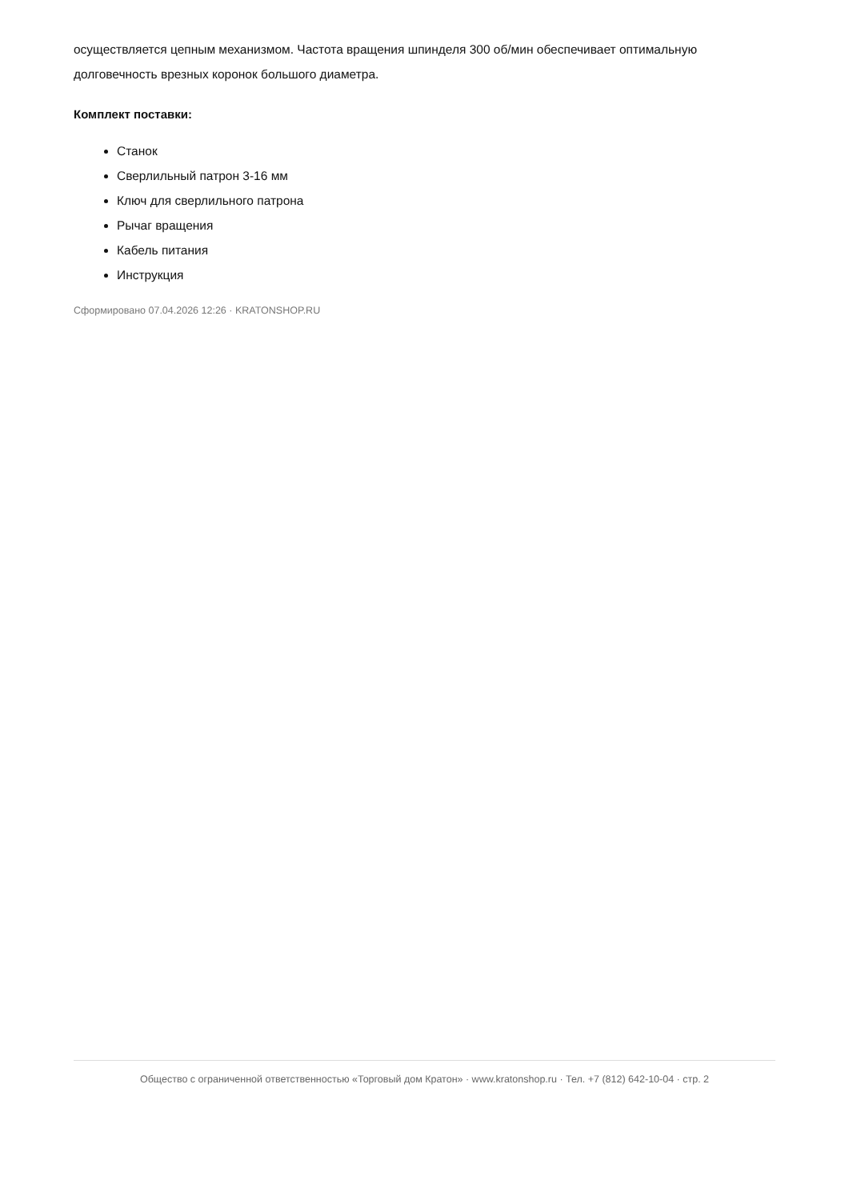осуществляется цепным механизмом. Частота вращения шпинделя 300 об/мин обеспечивает оптимальную долговечность врезных коронок большого диаметра.
Комплект поставки:
Станок
Сверлильный патрон 3-16 мм
Ключ для сверлильного патрона
Рычаг вращения
Кабель питания
Инструкция
Сформировано 07.04.2026 12:26 · KRATONSHOP.RU
Общество с ограниченной ответственностью «Торговый дом Кратон» · www.kratonshop.ru · Тел. +7 (812) 642-10-04 · стр. 2